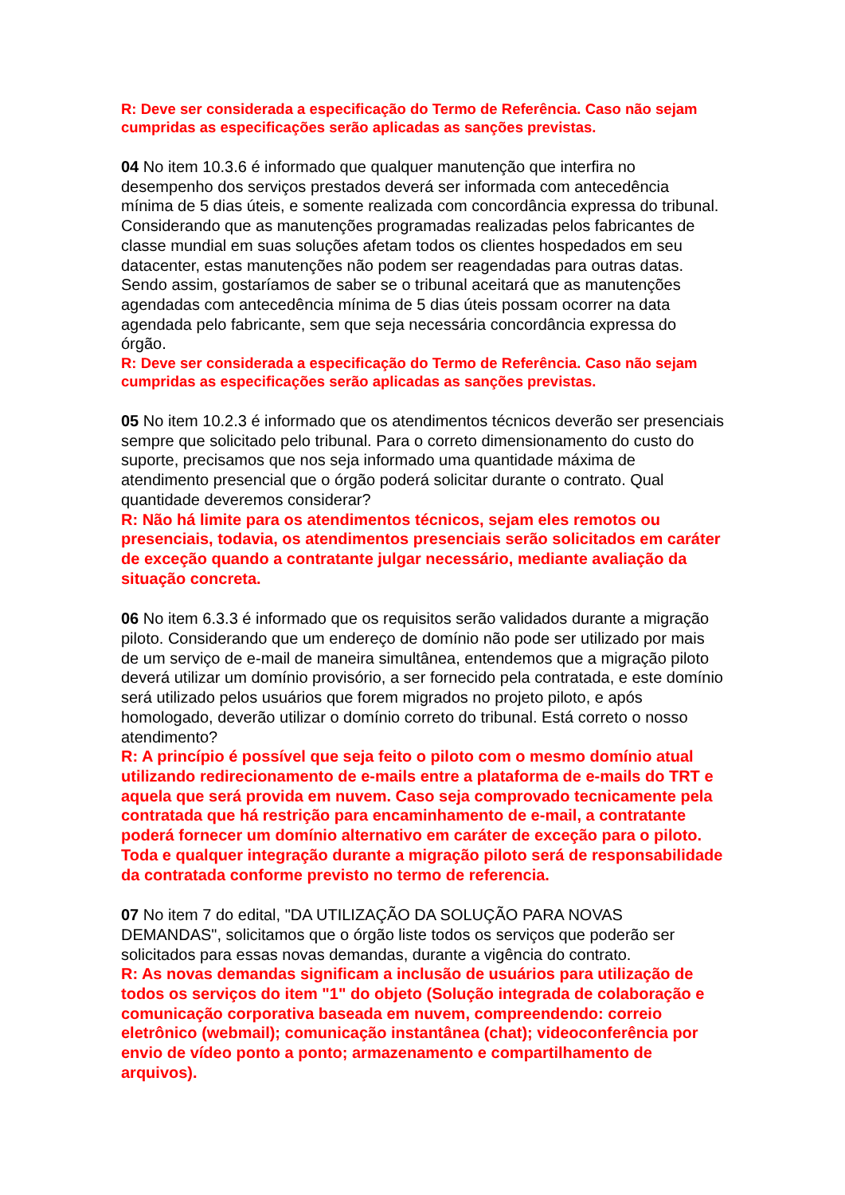R: Deve ser considerada a especificação do Termo de Referência. Caso não sejam cumpridas as especificações serão aplicadas as sanções previstas.
04 No item 10.3.6 é informado que qualquer manutenção que interfira no desempenho dos serviços prestados deverá ser informada com antecedência mínima de 5 dias úteis, e somente realizada com concordância expressa do tribunal. Considerando que as manutenções programadas realizadas pelos fabricantes de classe mundial em suas soluções afetam todos os clientes hospedados em seu datacenter, estas manutenções não podem ser reagendadas para outras datas. Sendo assim, gostaríamos de saber se o tribunal aceitará que as manutenções agendadas com antecedência mínima de 5 dias úteis possam ocorrer na data agendada pelo fabricante, sem que seja necessária concordância expressa do órgão.
R: Deve ser considerada a especificação do Termo de Referência. Caso não sejam cumpridas as especificações serão aplicadas as sanções previstas.
05 No item 10.2.3 é informado que os atendimentos técnicos deverão ser presenciais sempre que solicitado pelo tribunal. Para o correto dimensionamento do custo do suporte, precisamos que nos seja informado uma quantidade máxima de atendimento presencial que o órgão poderá solicitar durante o contrato. Qual quantidade deveremos considerar?
R: Não há limite para os atendimentos técnicos, sejam eles remotos ou presenciais, todavia, os atendimentos presenciais serão solicitados em caráter de exceção quando a contratante julgar necessário, mediante avaliação da situação concreta.
06 No item 6.3.3 é informado que os requisitos serão validados durante a migração piloto. Considerando que um endereço de domínio não pode ser utilizado por mais de um serviço de e-mail de maneira simultânea, entendemos que a migração piloto deverá utilizar um domínio provisório, a ser fornecido pela contratada, e este domínio será utilizado pelos usuários que forem migrados no projeto piloto, e após homologado, deverão utilizar o domínio correto do tribunal. Está correto o nosso atendimento?
R: A princípio é possível que seja feito o piloto com o mesmo domínio atual utilizando redirecionamento de e-mails entre a plataforma de e-mails do TRT e aquela que será provida em nuvem. Caso seja comprovado tecnicamente pela contratada que há restrição para encaminhamento de e-mail, a contratante poderá fornecer um domínio alternativo em caráter de exceção para o piloto. Toda e qualquer integração durante a migração piloto será de responsabilidade da contratada conforme previsto no termo de referencia.
07 No item 7 do edital, "DA UTILIZAÇÃO DA SOLUÇÃO PARA NOVAS DEMANDAS", solicitamos que o órgão liste todos os serviços que poderão ser solicitados para essas novas demandas, durante a vigência do contrato.
R: As novas demandas significam a inclusão de usuários para utilização de todos os serviços do item "1" do objeto (Solução integrada de colaboração e comunicação corporativa baseada em nuvem, compreendendo: correio eletrônico (webmail); comunicação instantânea (chat); videoconferência por envio de vídeo ponto a ponto; armazenamento e compartilhamento de arquivos).